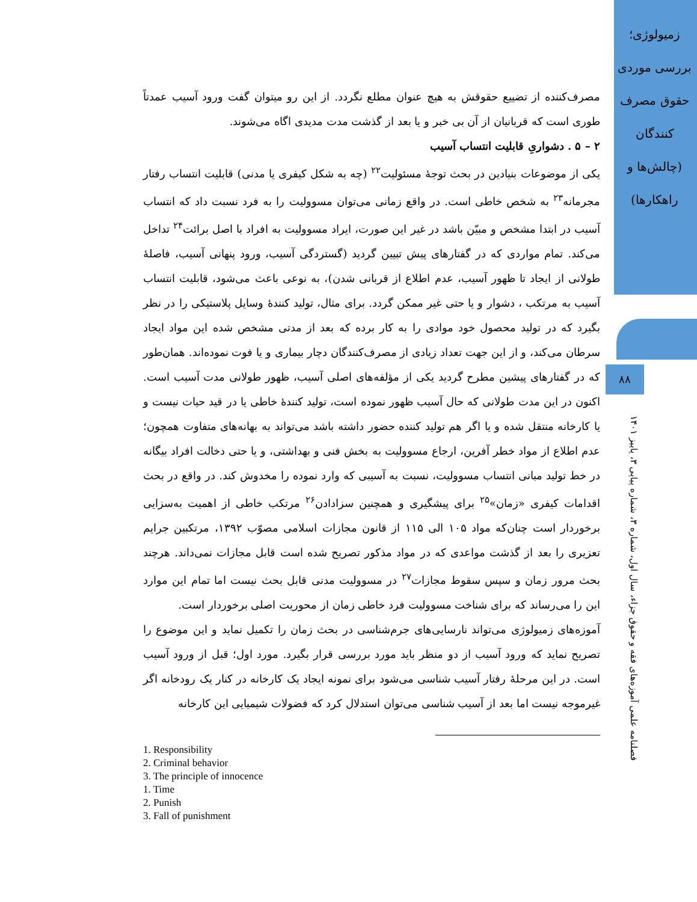زمیولوژی؛ بررسی موردی حقوق مصرف کنندگان (چالش‌ها و راهکارها)
۸۸
فصلنامه علمی آموزه‌های فقه و حقوق جزاء، سال اول، شماره ۳، شماره پیاپی ۳، پاییز ۱۴۰۱
مصرف‌کننده از تضییع حقوقش به هیچ عنوان مطلع نگردد. از این رو میتوان گفت ورود آسیب عمدتاً طوری است که قربانیان از آن بی خبر و یا بعد از گذشت مدت مدیدی اگاه می‌شوند.
۲ – ۵ . دشواریِ قابلیت انتساب آسیب
یکی از موضوعات بنیادین در بحث توجهٔ مسئولیت<sup>۲۲</sup> (چه به شکل کیفری یا مدنی) قابلیت انتساب رفتار مجرمانه<sup>۲۳</sup> به شخص خاطی است. در واقع زمانی می‌توان مسوولیت را به فرد نسبت داد که انتساب آسیب در ابتدا مشخص و مبیّن باشد در غیر این صورت، ایراد مسوولیت به افراد با اصل برائت<sup>۲۴</sup> تداخل می‌کند. تمام مواردی که در گفتارهای پیش تبیین گردید (گستردگی آسیب، ورود پنهانی آسیب، فاصلهٔ طولانی از ایجاد تا ظهور آسیب، عدم اطلاع از قربانی شدن)، به نوعی باعث می‌شود، قابلیت انتساب آسیب به مرتکب ، دشوار و یا حتی غیر ممکن گردد. برای مثال، تولید کنندهٔ وسایل پلاستیکی را در نظر بگیرد که در تولید محصول خود موادی را به کار برده که بعد از مدتی مشخص شده این مواد ایجاد سرطان می‌کند، و از این جهت تعداد زیادی از مصرف‌کنندگان دچار بیماری و یا فوت نموده‌اند. همان‌طور که در گفتارهای پیشین مطرح گردید یکی از مؤلفه‌های اصلی آسیب، ظهور طولانی مدت آسیب است. اکنون در این مدت طولانی که حال آسیب ظهور نموده است، تولید کنندهٔ خاطی یا در قید حیات نیست و یا کارخانه منتقل شده و یا اگر هم تولید کننده حضور داشته باشد می‌تواند به بهانه‌های متفاوت همچون؛ عدم اطلاع از مواد خطر آفرین، ارجاع مسوولیت به بخش فنی و بهداشتی، و یا حتی دخالت افراد بیگانه در خط تولید مبانی انتساب مسوولیت، نسبت به آسیبی که وارد نموده را مخدوش کند. در واقع در بحث اقدامات کیفری «زمان»<sup>۲۵</sup> برای پیشگیری و همچنین سزادادن<sup>۲۶</sup> مرتکب خاطی از اهمیت به‌سزایی برخوردار است چنان‌که مواد ۱۰۵ الی ۱۱۵ از قانون مجازات اسلامی مصوّب ۱۳۹۲، مرتکبین جرایم تعزیری را بعد از گذشت مواعدی که در مواد مذکور تصریح شده است قابل مجازات نمی‌داند. هرچند بحث مرور زمان و سپس سقوط مجازات<sup>۲۷</sup> در مسوولیت مدنی قابل بحث نیست اما تمام این موارد این را می‌رساند که برای شناخت مسوولیت فرد خاطی زمان از محوریت اصلی برخوردار است.
آموزه‌های زمیولوژی می‌تواند نارسایی‌های جرم‌شناسی در بحث زمان را تکمیل نماید و این موضوع را تصریح نماید که ورود آسیب از دو منظر باید مورد بررسی قرار بگیرد. مورد اول؛ قبل از ورود آسیب است. در این مرحلهٔ رفتار آسیب شناسی می‌شود برای نمونه ایجاد یک کارخانه در کنار یک رودخانه اگر غیرموجه نیست اما بعد از آسیب شناسی می‌توان استدلال کرد که فضولات شیمیایی این کارخانه
1. Responsibility
2. Criminal behavior
3. The principle of innocence
1. Time
2. Punish
3. Fall of punishment